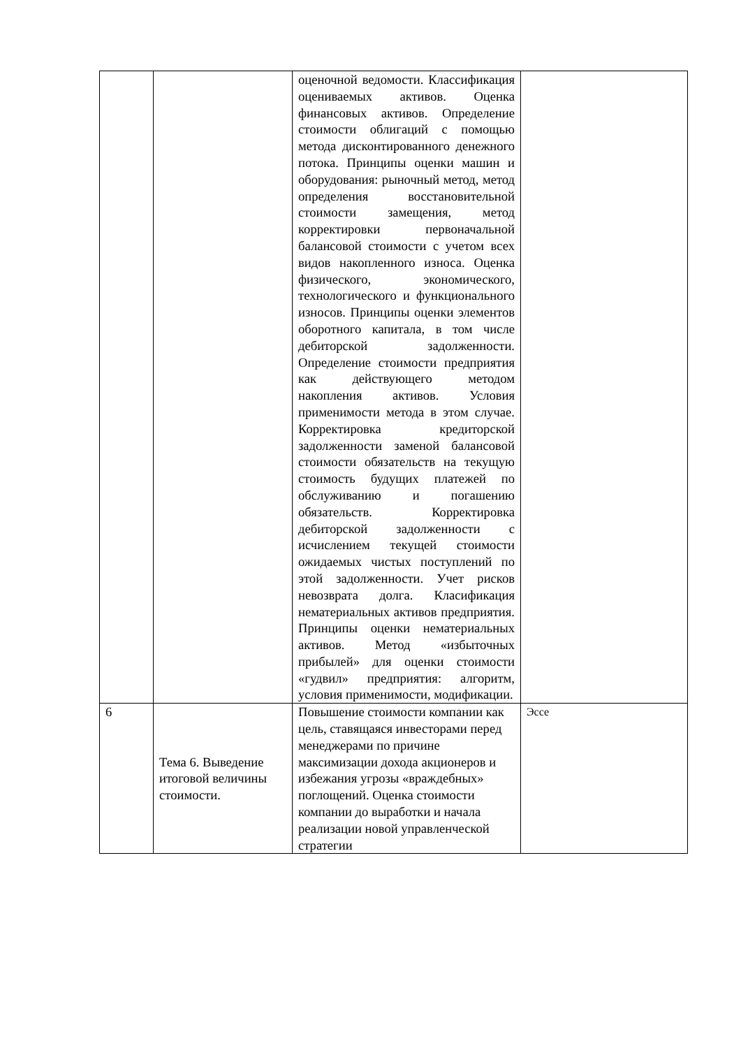| | | оценочной ведомости. Классификация оцениваемых активов. Оценка финансовых активов. Определение стоимости облигаций с помощью метода дисконтированного денежного потока. Принципы оценки машин и оборудования: рыночный метод, метод определения восстановительной стоимости замещения, метод корректировки первоначальной балансовой стоимости с учетом всех видов накопленного износа. Оценка физического, экономического, технологического и функционального износов. Принципы оценки элементов оборотного капитала, в том числе дебиторской задолженности. Определение стоимости предприятия как действующего методом накопления активов. Условия применимости метода в этом случае. Корректировка кредиторской задолженности заменой балансовой стоимости обязательств на текущую стоимость будущих платежей по обслуживанию и погашению обязательств. Корректировка дебиторской задолженности с исчислением текущей стоимости ожидаемых чистых поступлений по этой задолженности. Учет рисков невозврата долга. Класификация нематериальных активов предприятия. Принципы оценки нематериальных активов. Метод «избыточных прибылей» для оценки стоимости «гудвил» предприятия: алгоритм, условия применимости, модификации. | |
| 6 | Тема 6. Выведение итоговой величины стоимости. | Повышение стоимости компании как цель, ставящаяся инвесторами перед менеджерами по причине максимизации дохода акционеров и избежания угрозы «враждебных» поглощений. Оценка стоимости компании до выработки и начала реализации новой управленческой стратегии | Эссе |